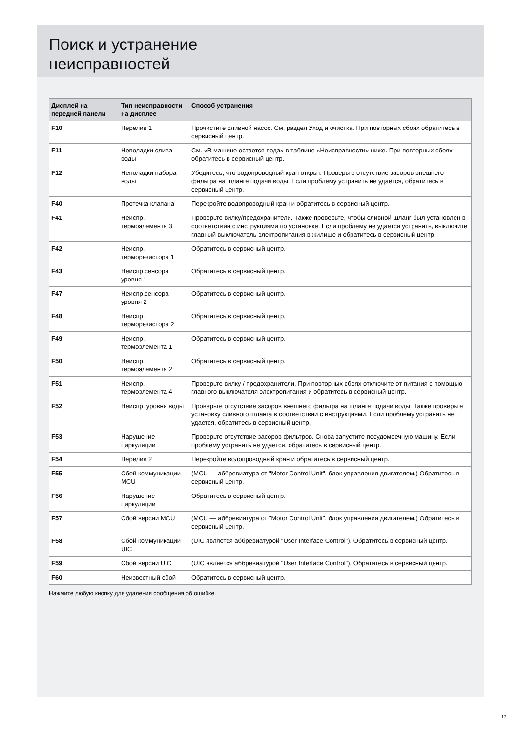Поиск и устранение
неисправностей
| Дисплей на передней панели | Тип неисправности на дисплее | Способ устранения |
| --- | --- | --- |
| F10 | Перелив 1 | Прочистите сливной насос. См. раздел Уход и очистка. При повторных сбоях обратитесь в сервисный центр. |
| F11 | Неполадки слива воды | См. «В машине остается вода» в таблице «Неисправности» ниже. При повторных сбоях обратитесь в сервисный центр. |
| F12 | Неполадки набора воды | Убедитесь, что водопроводный кран открыт. Проверьте отсутствие засоров внешнего фильтра на шланге подачи воды. Если проблему устранить не удаётся, обратитесь в сервисный центр. |
| F40 | Протечка клапана | Перекройте водопроводный кран и обратитесь в сервисный центр. |
| F41 | Неиспр. термоэлемента 3 | Проверьте вилку/предохранители. Также проверьте, чтобы сливной шланг был установлен в соответствии с инструкциями по установке. Если проблему не удается устранить, выключите главный выключатель электропитания в жилище и обратитесь в сервисный центр. |
| F42 | Неиспр. терморезистора 1 | Обратитесь в сервисный центр. |
| F43 | Неиспр.сенсора уровня 1 | Обратитесь в сервисный центр. |
| F47 | Неиспр.сенсора уровня 2 | Обратитесь в сервисный центр. |
| F48 | Неиспр. терморезистора 2 | Обратитесь в сервисный центр. |
| F49 | Неиспр. термоэлемента 1 | Обратитесь в сервисный центр. |
| F50 | Неиспр. термоэлемента 2 | Обратитесь в сервисный центр. |
| F51 | Неиспр. термоэлемента 4 | Проверьте вилку / предохранители. При повторных сбоях отключите от питания с помощью главного выключателя электропитания и обратитесь в сервисный центр. |
| F52 | Неиспр. уровня воды | Проверьте отсутствие засоров внешнего фильтра на шланге подачи воды. Также проверьте установку сливного шланга в соответствии с инструкциями. Если проблему устранить не удается, обратитесь в сервисный центр. |
| F53 | Нарушение циркуляции | Проверьте отсутствие засоров фильтров. Снова запустите посудомоечную машину. Если проблему устранить не удается, обратитесь в сервисный центр. |
| F54 | Перелив 2 | Перекройте водопроводный кран и обратитесь в сервисный центр. |
| F55 | Сбой коммуникации MCU | (MCU — аббревиатура от "Motor Control Unit", блок управления двигателем.) Обратитесь в сервисный центр. |
| F56 | Нарушение циркуляции | Обратитесь в сервисный центр. |
| F57 | Сбой версии MCU | (MCU — аббревиатура от "Motor Control Unit", блок управления двигателем.) Обратитесь в сервисный центр. |
| F58 | Сбой коммуникации UIC | (UIC является аббревиатурой "User Interface Control"). Обратитесь в сервисный центр. |
| F59 | Сбой версии UIC | (UIC является аббревиатурой "User Interface Control"). Обратитесь в сервисный центр. |
| F60 | Неизвестный сбой | Обратитесь в сервисный центр. |
Нажмите любую кнопку для удаления сообщения об ошибке.
17